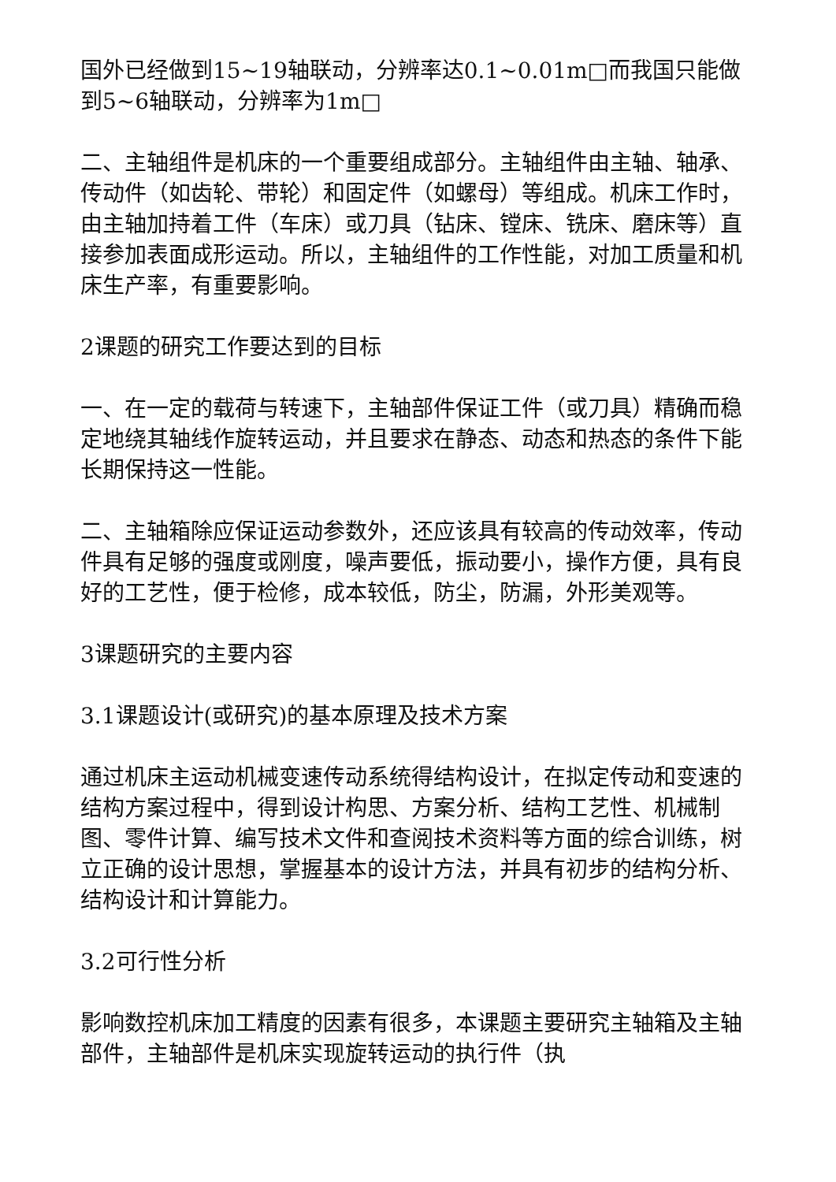国外已经做到15~19轴联动，分辨率达0.1~0.01m□而我国只能做到5~6轴联动，分辨率为1m□
二、主轴组件是机床的一个重要组成部分。主轴组件由主轴、轴承、传动件（如齿轮、带轮）和固定件（如螺母）等组成。机床工作时，由主轴加持着工件（车床）或刀具（钻床、镗床、铣床、磨床等）直接参加表面成形运动。所以，主轴组件的工作性能，对加工质量和机床生产率，有重要影响。
2课题的研究工作要达到的目标
一、在一定的载荷与转速下，主轴部件保证工件（或刀具）精确而稳定地绕其轴线作旋转运动，并且要求在静态、动态和热态的条件下能长期保持这一性能。
二、主轴箱除应保证运动参数外，还应该具有较高的传动效率，传动件具有足够的强度或刚度，噪声要低，振动要小，操作方便，具有良好的工艺性，便于检修，成本较低，防尘，防漏，外形美观等。
3课题研究的主要内容
3.1课题设计(或研究)的基本原理及技术方案
通过机床主运动机械变速传动系统得结构设计，在拟定传动和变速的结构方案过程中，得到设计构思、方案分析、结构工艺性、机械制图、零件计算、编写技术文件和查阅技术资料等方面的综合训练，树立正确的设计思想，掌握基本的设计方法，并具有初步的结构分析、结构设计和计算能力。
3.2可行性分析
影响数控机床加工精度的因素有很多，本课题主要研究主轴箱及主轴部件，主轴部件是机床实现旋转运动的执行件（执